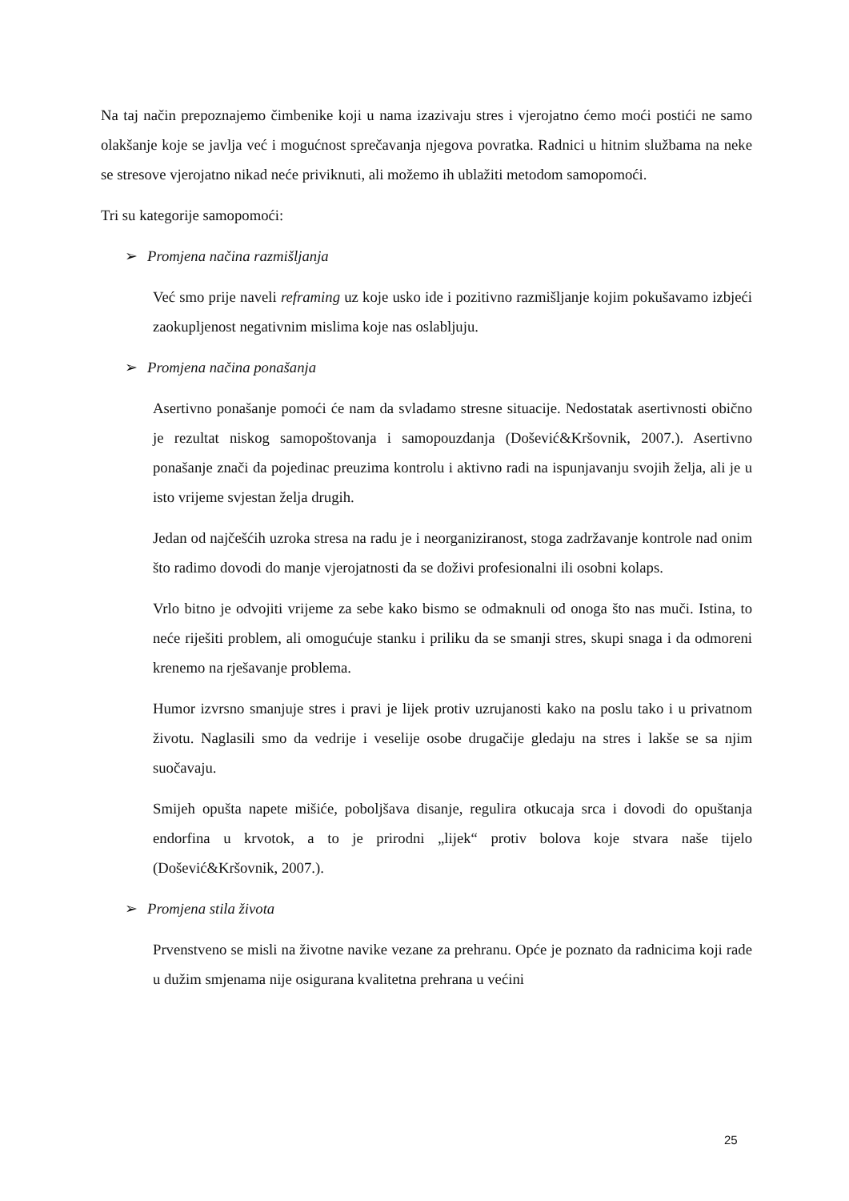Na taj način prepoznajemo čimbenike koji u nama izazivaju stres i vjerojatno ćemo moći postići ne samo olakšanje koje se javlja već i mogućnost sprečavanja njegova povratka. Radnici u hitnim službama na neke se stresove vjerojatno nikad neće priviknuti, ali možemo ih ublažiti metodom samopomoći.
Tri su kategorije samopomoći:
➢ Promjena načina razmišljanja
Već smo prije naveli reframing uz koje usko ide i pozitivno razmišljanje kojim pokušavamo izbjeći zaokupljenost negativnim mislima koje nas oslabljuju.
➢ Promjena načina ponašanja
Asertivno ponašanje pomoći će nam da svladamo stresne situacije. Nedostatak asertivnosti obično je rezultat niskog samopoštovanja i samopouzdanja (Došević&Kršovnik, 2007.). Asertivno ponašanje znači da pojedinac preuzima kontrolu i aktivno radi na ispunjavanju svojih želja, ali je u isto vrijeme svjestan želja drugih.
Jedan od najčešćih uzroka stresa na radu je i neorganiziranost, stoga zadržavanje kontrole nad onim što radimo dovodi do manje vjerojatnosti da se doživi profesionalni ili osobni kolaps.
Vrlo bitno je odvojiti vrijeme za sebe kako bismo se odmaknuli od onoga što nas muči. Istina, to neće riješiti problem, ali omogućuje stanku i priliku da se smanji stres, skupi snaga i da odmoreni krenemo na rješavanje problema.
Humor izvrsno smanjuje stres i pravi je lijek protiv uzrujanosti kako na poslu tako i u privatnom životu. Naglasili smo da vedrije i veselije osobe drugačije gledaju na stres i lakše se sa njim suočavaju.
Smijeh opušta napete mišiće, poboljšava disanje, regulira otkucaja srca i dovodi do opuštanja endorfina u krvotok, a to je prirodni „lijek“ protiv bolova koje stvara naše tijelo (Došević&Kršovnik, 2007.).
➢ Promjena stila života
Prvenstveno se misli na životne navike vezane za prehranu. Opće je poznato da radnicima koji rade u dužim smjenama nije osigurana kvalitetna prehrana u većini
25